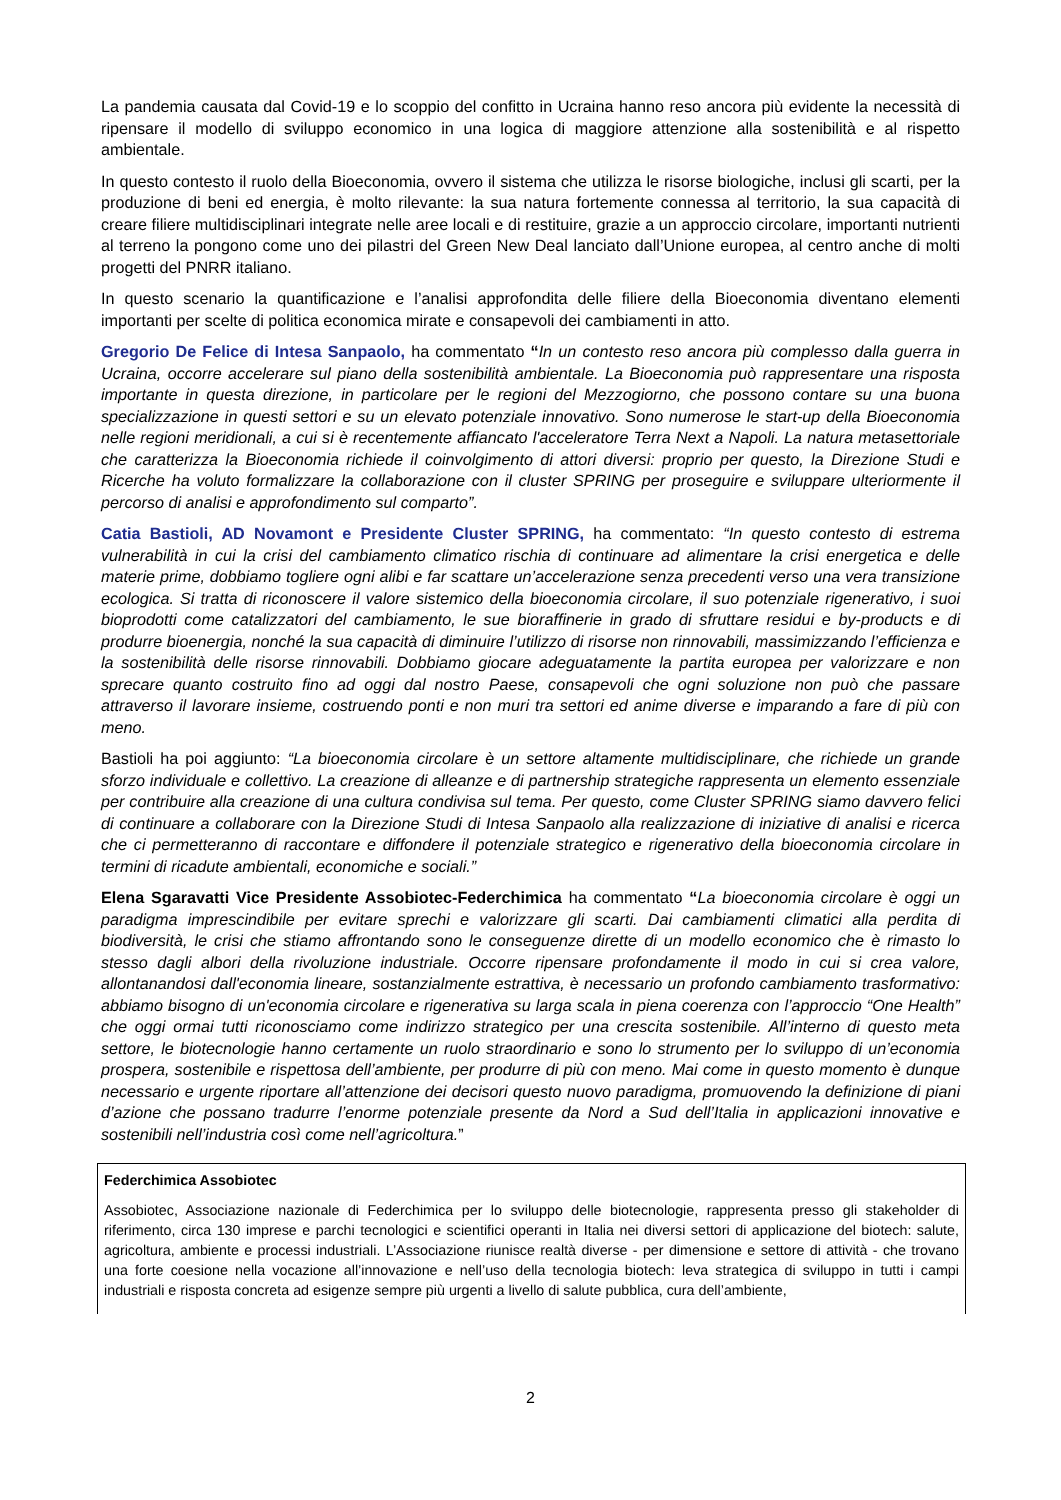La pandemia causata dal Covid-19 e lo scoppio del confitto in Ucraina hanno reso ancora più evidente la necessità di ripensare il modello di sviluppo economico in una logica di maggiore attenzione alla sostenibilità e al rispetto ambientale.
In questo contesto il ruolo della Bioeconomia, ovvero il sistema che utilizza le risorse biologiche, inclusi gli scarti, per la produzione di beni ed energia, è molto rilevante: la sua natura fortemente connessa al territorio, la sua capacità di creare filiere multidisciplinari integrate nelle aree locali e di restituire, grazie a un approccio circolare, importanti nutrienti al terreno la pongono come uno dei pilastri del Green New Deal lanciato dall’Unione europea, al centro anche di molti progetti del PNRR italiano.
In questo scenario la quantificazione e l’analisi approfondita delle filiere della Bioeconomia diventano elementi importanti per scelte di politica economica mirate e consapevoli dei cambiamenti in atto.
Gregorio De Felice di Intesa Sanpaolo, ha commentato “In un contesto reso ancora più complesso dalla guerra in Ucraina, occorre accelerare sul piano della sostenibilità ambientale. La Bioeconomia può rappresentare una risposta importante in questa direzione, in particolare per le regioni del Mezzogiorno, che possono contare su una buona specializzazione in questi settori e su un elevato potenziale innovativo. Sono numerose le start-up della Bioeconomia nelle regioni meridionali, a cui si è recentemente affiancato l'acceleratore Terra Next a Napoli. La natura metasettoriale che caratterizza la Bioeconomia richiede il coinvolgimento di attori diversi: proprio per questo, la Direzione Studi e Ricerche ha voluto formalizzare la collaborazione con il cluster SPRING per proseguire e sviluppare ulteriormente il percorso di analisi e approfondimento sul comparto”.
Catia Bastioli, AD Novamont e Presidente Cluster SPRING, ha commentato: “In questo contesto di estrema vulnerabilità in cui la crisi del cambiamento climatico rischia di continuare ad alimentare la crisi energetica e delle materie prime, dobbiamo togliere ogni alibi e far scattare un’accelerazione senza precedenti verso una vera transizione ecologica. Si tratta di riconoscere il valore sistemico della bioeconomia circolare, il suo potenziale rigenerativo, i suoi bioprodotti come catalizzatori del cambiamento, le sue bioraffinerie in grado di sfruttare residui e by-products e di produrre bioenergia, nonché la sua capacità di diminuire l’utilizzo di risorse non rinnovabili, massimizzando l’efficienza e la sostenibilità delle risorse rinnovabili. Dobbiamo giocare adeguatamente la partita europea per valorizzare e non sprecare quanto costruito fino ad oggi dal nostro Paese, consapevoli che ogni soluzione non può che passare attraverso il lavorare insieme, costruendo ponti e non muri tra settori ed anime diverse e imparando a fare di più con meno.
Bastioli ha poi aggiunto: “La bioeconomia circolare è un settore altamente multidisciplinare, che richiede un grande sforzo individuale e collettivo. La creazione di alleanze e di partnership strategiche rappresenta un elemento essenziale per contribuire alla creazione di una cultura condivisa sul tema. Per questo, come Cluster SPRING siamo davvero felici di continuare a collaborare con la Direzione Studi di Intesa Sanpaolo alla realizzazione di iniziative di analisi e ricerca che ci permetteranno di raccontare e diffondere il potenziale strategico e rigenerativo della bioeconomia circolare in termini di ricadute ambientali, economiche e sociali.”
Elena Sgaravatti Vice Presidente Assobiotec-Federchimica ha commentato “La bioeconomia circolare è oggi un paradigma imprescindibile per evitare sprechi e valorizzare gli scarti. Dai cambiamenti climatici alla perdita di biodiversità, le crisi che stiamo affrontando sono le conseguenze dirette di un modello economico che è rimasto lo stesso dagli albori della rivoluzione industriale. Occorre ripensare profondamente il modo in cui si crea valore, allontanandosi dall'economia lineare, sostanzialmente estrattiva, è necessario un profondo cambiamento trasformativo: abbiamo bisogno di un'economia circolare e rigenerativa su larga scala in piena coerenza con l’approccio “One Health” che oggi ormai tutti riconosciamo come indirizzo strategico per una crescita sostenibile. All’interno di questo meta settore, le biotecnologie hanno certamente un ruolo straordinario e sono lo strumento per lo sviluppo di un’economia prospera, sostenibile e rispettosa dell’ambiente, per produrre di più con meno. Mai come in questo momento è dunque necessario e urgente riportare all’attenzione dei decisori questo nuovo paradigma, promuovendo la definizione di piani d’azione che possano tradurre l’enorme potenziale presente da Nord a Sud dell’Italia in applicazioni innovative e sostenibili nell’industria così come nell’agricoltura.”
Federchimica Assobiotec
Assobiotec, Associazione nazionale di Federchimica per lo sviluppo delle biotecnologie, rappresenta presso gli stakeholder di riferimento, circa 130 imprese e parchi tecnologici e scientifici operanti in Italia nei diversi settori di applicazione del biotech: salute, agricoltura, ambiente e processi industriali. L’Associazione riunisce realtà diverse - per dimensione e settore di attività - che trovano una forte coesione nella vocazione all’innovazione e nell’uso della tecnologia biotech: leva strategica di sviluppo in tutti i campi industriali e risposta concreta ad esigenze sempre più urgenti a livello di salute pubblica, cura dell’ambiente,
2